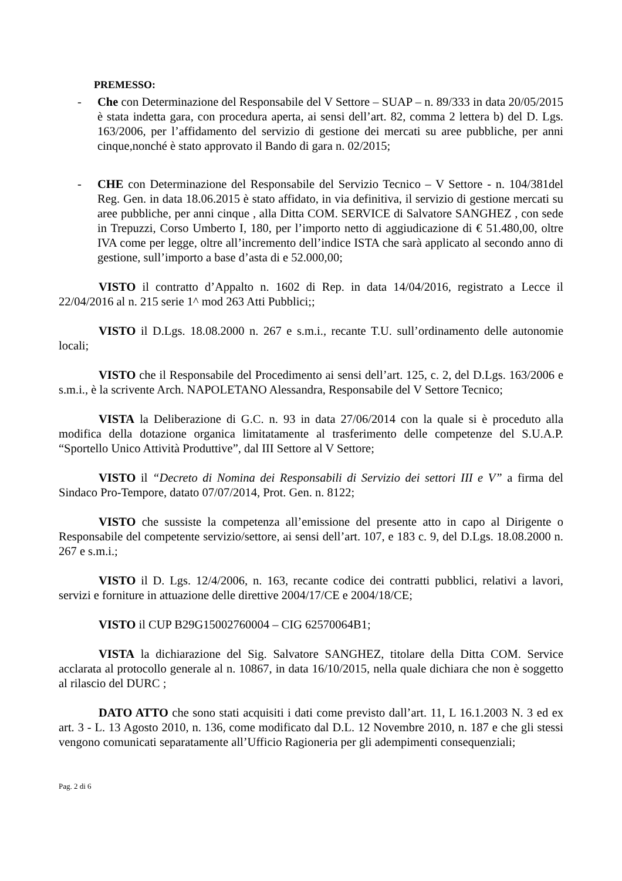PREMESSO:
- Che con Determinazione del Responsabile del V Settore – SUAP – n. 89/333 in data 20/05/2015 è stata indetta gara, con procedura aperta, ai sensi dell’art. 82, comma 2 lettera b) del D. Lgs. 163/2006, per l’affidamento del servizio di gestione dei mercati su aree pubbliche, per anni cinque,nonché è stato approvato il Bando di gara n. 02/2015;
- CHE con Determinazione del Responsabile del Servizio Tecnico – V Settore - n. 104/381del Reg. Gen. in data 18.06.2015 è stato affidato, in via definitiva, il servizio di gestione mercati su aree pubbliche, per anni cinque , alla Ditta COM. SERVICE di Salvatore SANGHEZ , con sede in Trepuzzi, Corso Umberto I, 180, per l’importo netto di aggiudicazione di € 51.480,00, oltre IVA come per legge, oltre all’incremento dell’indice ISTA che sarà applicato al secondo anno di gestione, sull’importo a base d’asta di e 52.000,00;
VISTO il contratto d’Appalto n. 1602 di Rep. in data 14/04/2016, registrato a Lecce il 22/04/2016 al n. 215 serie 1^ mod 263 Atti Pubblici;;
VISTO il D.Lgs. 18.08.2000 n. 267 e s.m.i., recante T.U. sull’ordinamento delle autonomie locali;
VISTO che il Responsabile del Procedimento ai sensi dell’art. 125, c. 2, del D.Lgs. 163/2006 e s.m.i., è la scrivente Arch. NAPOLETANO Alessandra, Responsabile del V Settore Tecnico;
VISTA la Deliberazione di G.C. n. 93 in data 27/06/2014 con la quale si è proceduto alla modifica della dotazione organica limitatamente al trasferimento delle competenze del S.U.A.P. “Sportello Unico Attività Produttive”, dal III Settore al V Settore;
VISTO il “Decreto di Nomina dei Responsabili di Servizio dei settori III e V” a firma del Sindaco Pro-Tempore, datato 07/07/2014, Prot. Gen. n. 8122;
VISTO che sussiste la competenza all’emissione del presente atto in capo al Dirigente o Responsabile del competente servizio/settore, ai sensi dell’art. 107, e 183 c. 9, del D.Lgs. 18.08.2000 n. 267 e s.m.i.;
VISTO il D. Lgs. 12/4/2006, n. 163, recante codice dei contratti pubblici, relativi a lavori, servizi e forniture in attuazione delle direttive 2004/17/CE e 2004/18/CE;
VISTO il CUP B29G15002760004 – CIG 62570064B1;
VISTA la dichiarazione del Sig. Salvatore SANGHEZ, titolare della Ditta COM. Service acclarata al protocollo generale al n. 10867, in data 16/10/2015, nella quale dichiara che non è soggetto al rilascio del DURC ;
DATO ATTO che sono stati acquisiti i dati come previsto dall’art. 11, L 16.1.2003 N. 3 ed ex art. 3 - L. 13 Agosto 2010, n. 136, come modificato dal D.L. 12 Novembre 2010, n. 187 e che gli stessi vengono comunicati separatamente all’Ufficio Ragioneria per gli adempimenti consequenziali;
Pag. 2 di 6